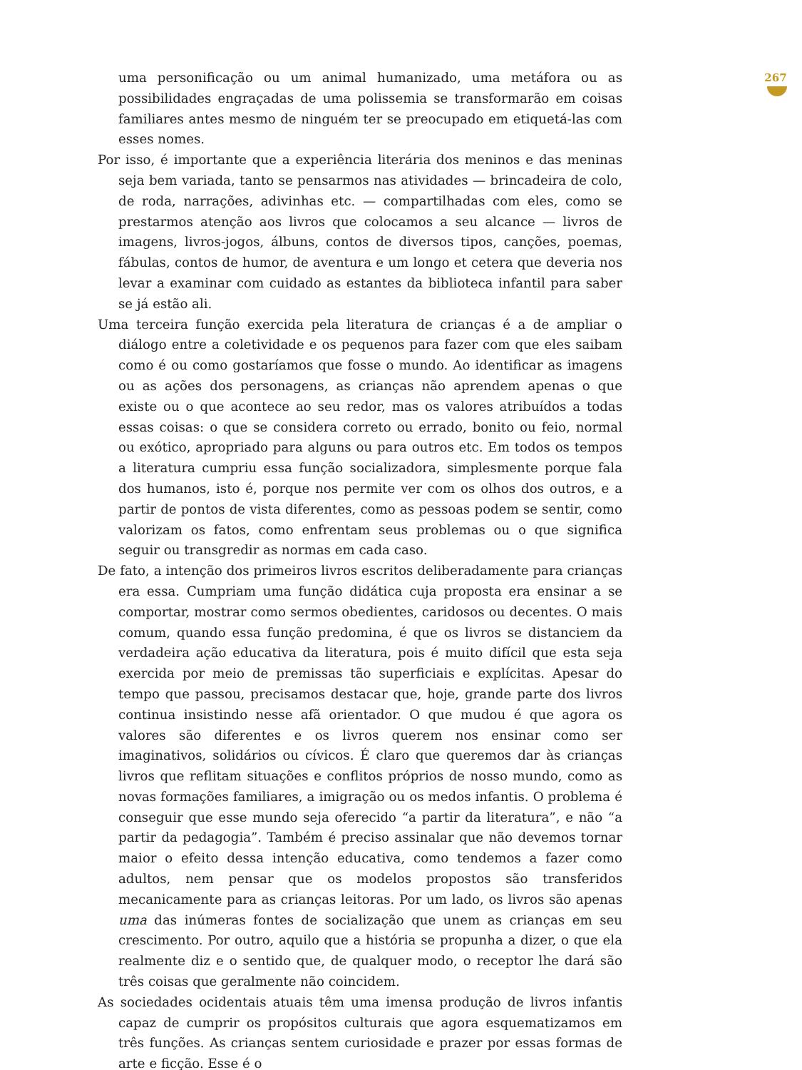uma personificação ou um animal humanizado, uma metáfora ou as possibilidades engraçadas de uma polissemia se transformarão em coisas familiares antes mesmo de ninguém ter se preocupado em etiquetá-las com esses nomes.
Por isso, é importante que a experiência literária dos meninos e das meninas seja bem variada, tanto se pensarmos nas atividades — brincadeira de colo, de roda, narrações, adivinhas etc. — compartilhadas com eles, como se prestarmos atenção aos livros que colocamos a seu alcance — livros de imagens, livros-jogos, álbuns, contos de diversos tipos, canções, poemas, fábulas, contos de humor, de aventura e um longo et cetera que deveria nos levar a examinar com cuidado as estantes da biblioteca infantil para saber se já estão ali.
Uma terceira função exercida pela literatura de crianças é a de ampliar o diálogo entre a coletividade e os pequenos para fazer com que eles saibam como é ou como gostaríamos que fosse o mundo. Ao identificar as imagens ou as ações dos personagens, as crianças não aprendem apenas o que existe ou o que acontece ao seu redor, mas os valores atribuídos a todas essas coisas: o que se considera correto ou errado, bonito ou feio, normal ou exótico, apropriado para alguns ou para outros etc. Em todos os tempos a literatura cumpriu essa função socializadora, simplesmente porque fala dos humanos, isto é, porque nos permite ver com os olhos dos outros, e a partir de pontos de vista diferentes, como as pessoas podem se sentir, como valorizam os fatos, como enfrentam seus problemas ou o que significa seguir ou transgredir as normas em cada caso.
De fato, a intenção dos primeiros livros escritos deliberadamente para crianças era essa. Cumpriam uma função didática cuja proposta era ensinar a se comportar, mostrar como sermos obedientes, caridosos ou decentes. O mais comum, quando essa função predomina, é que os livros se distanciem da verdadeira ação educativa da literatura, pois é muito difícil que esta seja exercida por meio de premissas tão superficiais e explícitas. Apesar do tempo que passou, precisamos destacar que, hoje, grande parte dos livros continua insistindo nesse afã orientador. O que mudou é que agora os valores são diferentes e os livros querem nos ensinar como ser imaginativos, solidários ou cívicos. É claro que queremos dar às crianças livros que reflitam situações e conflitos próprios de nosso mundo, como as novas formações familiares, a imigração ou os medos infantis. O problema é conseguir que esse mundo seja oferecido “a partir da literatura”, e não “a partir da pedagogia”. Também é preciso assinalar que não devemos tornar maior o efeito dessa intenção educativa, como tendemos a fazer como adultos, nem pensar que os modelos propostos são transferidos mecanicamente para as crianças leitoras. Por um lado, os livros são apenas uma das inúmeras fontes de socialização que unem as crianças em seu crescimento. Por outro, aquilo que a história se propunha a dizer, o que ela realmente diz e o sentido que, de qualquer modo, o receptor lhe dará são três coisas que geralmente não coincidem.
As sociedades ocidentais atuais têm uma imensa produção de livros infantis capaz de cumprir os propósitos culturais que agora esquematizamos em três funções. As crianças sentem curiosidade e prazer por essas formas de arte e ficção. Esse é o
267